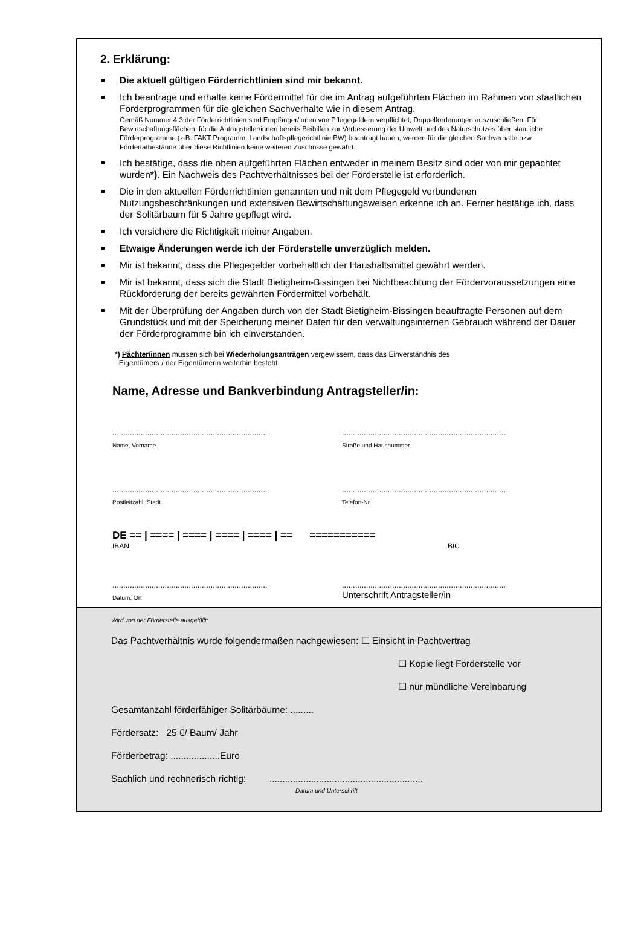2. Erklärung:
Die aktuell gültigen Förderrichtlinien sind mir bekannt.
Ich beantrage und erhalte keine Fördermittel für die im Antrag aufgeführten Flächen im Rahmen von staatlichen Förderprogrammen für die gleichen Sachverhalte wie in diesem Antrag.
Gemäß Nummer 4.3 der Förderrichtlinien sind Empfänger/innen von Pflegegeldern verpflichtet, Doppelförderungen auszuschließen. Für Bewirtschaftungsflächen, für die Antragsteller/innen bereits Beihilfen zur Verbesserung der Umwelt und des Naturschutzes über staatliche Förderprogramme (z.B. FAKT Programm, Landschaftspflegerichtlinie BW) beantragt haben, werden für die gleichen Sachverhalte bzw. Fördertatbestände über diese Richtlinien keine weiteren Zuschüsse gewährt.
Ich bestätige, dass die oben aufgeführten Flächen entweder in meinem Besitz sind oder von mir gepachtet wurden*). Ein Nachweis des Pachtverhältnisses bei der Förderstelle ist erforderlich.
Die in den aktuellen Förderrichtlinien genannten und mit dem Pflegegeld verbundenen Nutzungsbeschränkungen und extensiven Bewirtschaftungsweisen erkenne ich an. Ferner bestätige ich, dass der Solitärbaum für 5 Jahre gepflegt wird.
Ich versichere die Richtigkeit meiner Angaben.
Etwaige Änderungen werde ich der Förderstelle unverzüglich melden.
Mir ist bekannt, dass die Pflegegelder vorbehaltlich der Haushaltsmittel gewährt werden.
Mir ist bekannt, dass sich die Stadt Bietigheim-Bissingen bei Nichtbeachtung der Fördervoraussetzungen eine Rückforderung der bereits gewährten Fördermittel vorbehält.
Mit der Überprüfung der Angaben durch von der Stadt Bietigheim-Bissingen beauftragte Personen auf dem Grundstück und mit der Speicherung meiner Daten für den verwaltungsinternen Gebrauch während der Dauer der Förderprogramme bin ich einverstanden.
*) Pächter/innen müssen sich bei Wiederholungsanträgen vergewissern, dass das Einverständnis des
Eigentümers / der Eigentümerin weiterhin besteht.
Name, Adresse und Bankverbindung Antragsteller/in:
.......................................................................
Name, Vorname
...........................................................................
Straße und Hausnummer
.......................................................................
Postleitzahl, Stadt
...........................................................................
Telefon-Nr.
DE == | ==== | ==== | ==== | ==== | == ===========
IBAN BIC
.......................................................................
Datum, Ort
...........................................................................
Unterschrift Antragsteller/in
Wird von der Förderstelle ausgefüllt:
Das Pachtverhältnis wurde folgendermaßen nachgewiesen: ☐ Einsicht in Pachtvertrag
☐ Kopie liegt Förderstelle vor
☐ nur mündliche Vereinbarung
Gesamtanzahl förderfähiger Solitärbäume: .........
Fördersatz: 25 €/ Baum/ Jahr
Förderbetrag: ...................Euro
Sachlich und rechnerisch richtig: ...........................................................
Datum und Unterschrift